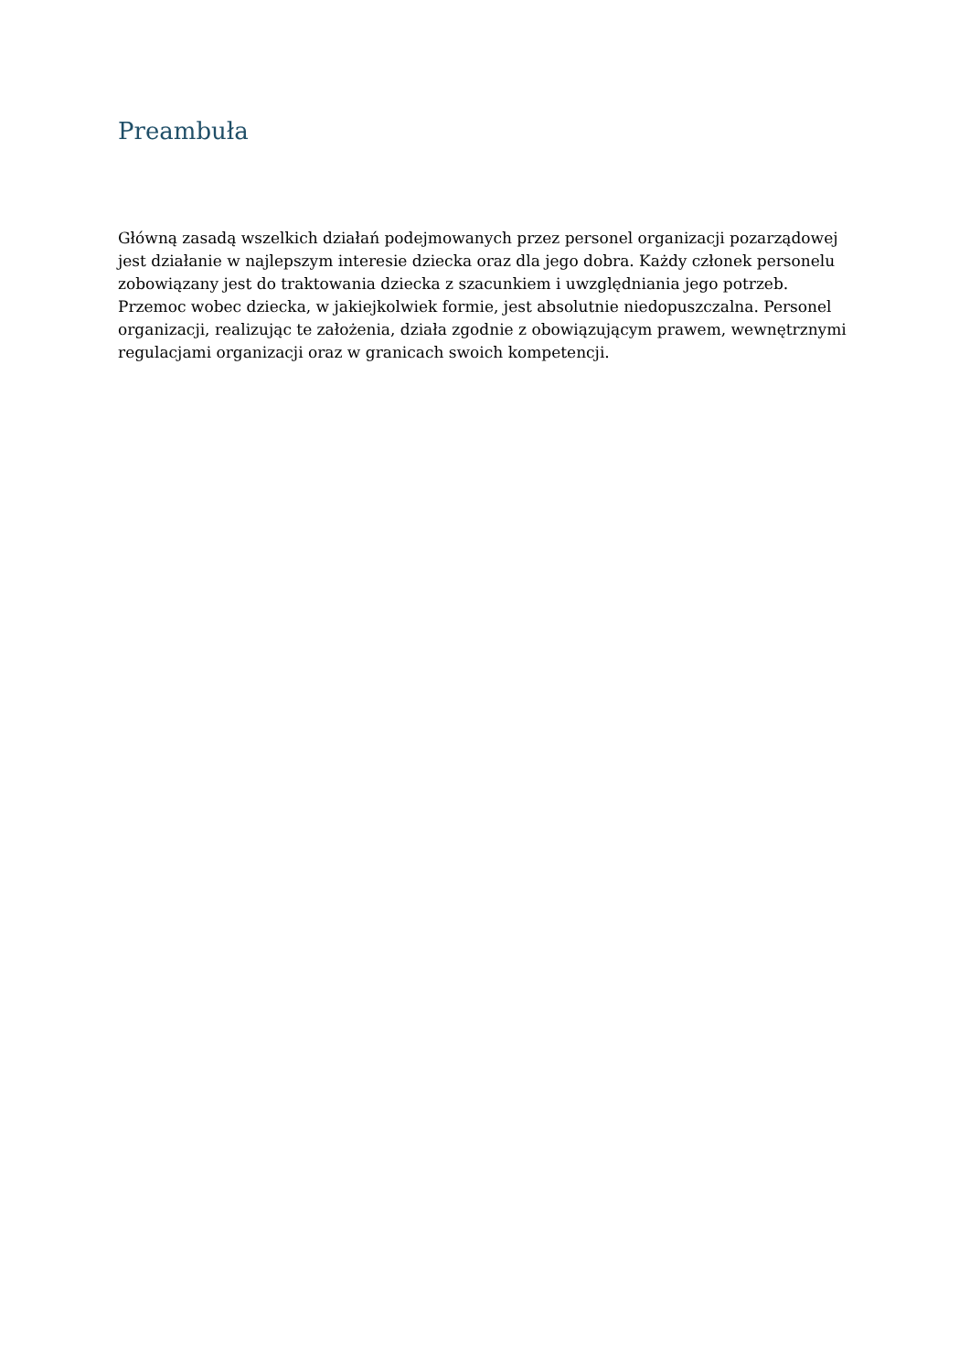Preambuła
Główną zasadą wszelkich działań podejmowanych przez personel organizacji pozarządowej jest działanie w najlepszym interesie dziecka oraz dla jego dobra. Każdy członek personelu zobowiązany jest do traktowania dziecka z szacunkiem i uwzględniania jego potrzeb. Przemoc wobec dziecka, w jakiejkolwiek formie, jest absolutnie niedopuszczalna. Personel organizacji, realizując te założenia, działa zgodnie z obowiązującym prawem, wewnętrznymi regulacjami organizacji oraz w granicach swoich kompetencji.